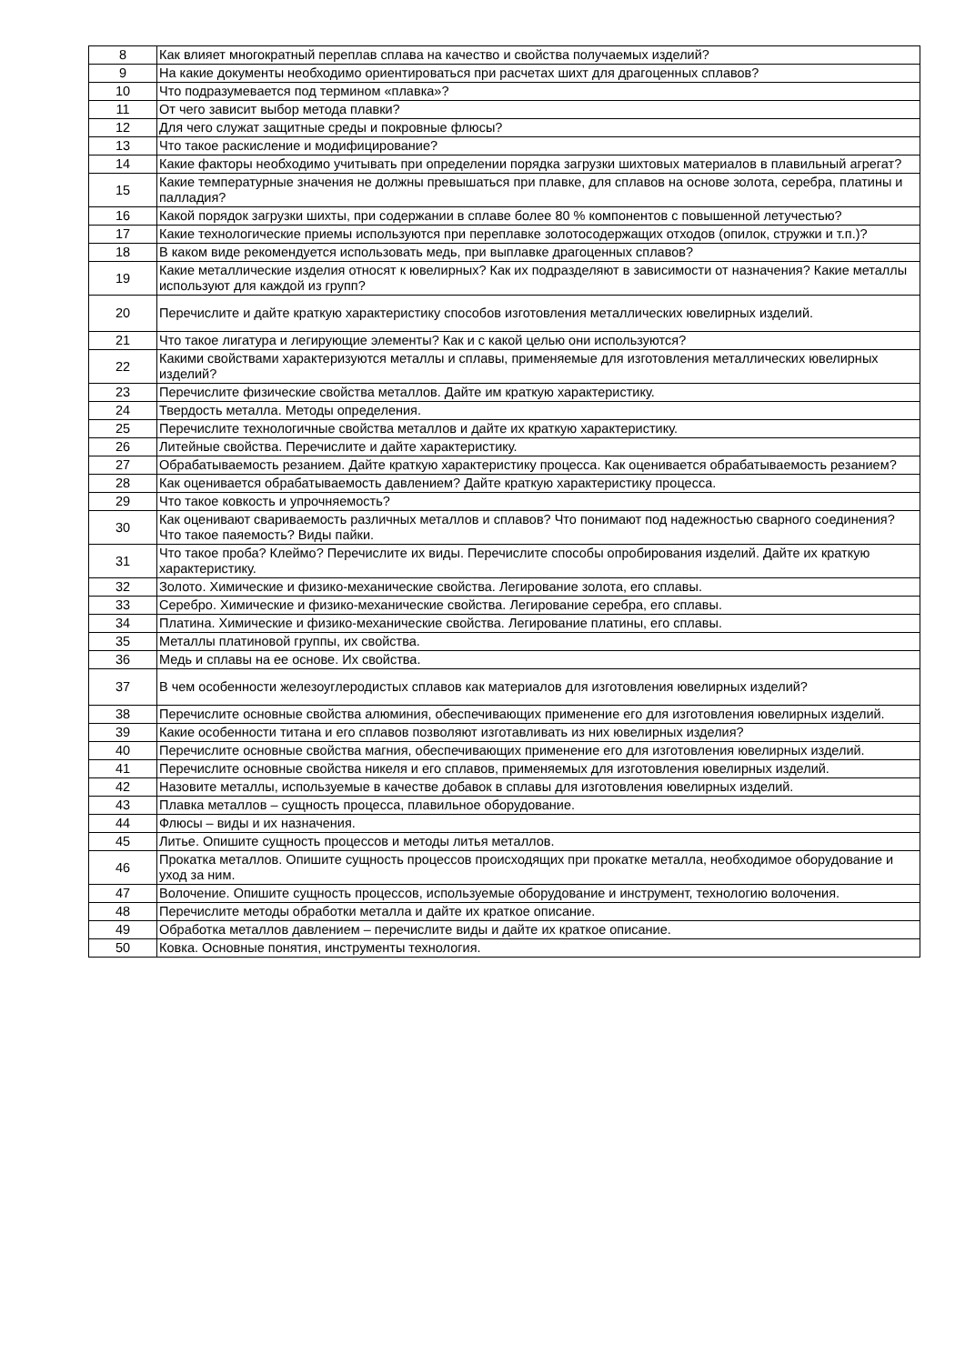| 8 | Как влияет многократный переплав сплава на качество и свойства получаемых изделий? |
| 9 | На какие документы необходимо ориентироваться при расчетах шихт для драгоценных сплавов? |
| 10 | Что подразумевается под термином «плавка»? |
| 11 | От чего зависит выбор метода плавки? |
| 12 | Для чего служат защитные среды и покровные флюсы? |
| 13 | Что такое раскисление и модифицирование? |
| 14 | Какие факторы необходимо учитывать при определении порядка загрузки шихтовых материалов в плавильный агрегат? |
| 15 | Какие температурные значения не должны превышаться при плавке, для сплавов на основе золота, серебра, платины и палладия? |
| 16 | Какой порядок загрузки шихты, при содержании в сплаве более 80 % компонентов с повышенной летучестью? |
| 17 | Какие технологические приемы используются при переплавке золотосодержащих отходов (опилок, стружки и т.п.)? |
| 18 | В каком виде рекомендуется использовать медь, при выплавке драгоценных сплавов? |
| 19 | Какие металлические изделия относят к ювелирных? Как их подразделяют в зависимости от назначения? Какие металлы используют для каждой из групп? |
| 20 | Перечислите и дайте краткую характеристику способов изготовления металлических ювелирных изделий. |
| 21 | Что такое лигатура и легирующие элементы? Как и с какой целью они используются? |
| 22 | Какими свойствами характеризуются металлы и сплавы, применяемые для изготовления металлических ювелирных изделий? |
| 23 | Перечислите физические свойства металлов. Дайте им краткую характеристику. |
| 24 | Твердость металла. Методы определения. |
| 25 | Перечислите технологичные свойства металлов и дайте их краткую характеристику. |
| 26 | Литейные свойства. Перечислите и дайте характеристику. |
| 27 | Обрабатываемость резанием. Дайте краткую характеристику процесса. Как оценивается обрабатываемость резанием? |
| 28 | Как оценивается обрабатываемость давлением? Дайте краткую характеристику процесса. |
| 29 | Что такое ковкость и упрочняемость? |
| 30 | Как оценивают свариваемость различных металлов и сплавов? Что понимают под надежностью сварного соединения? Что такое паяемость? Виды пайки. |
| 31 | Что такое проба? Клеймо? Перечислите их виды. Перечислите способы опробирования изделий. Дайте их краткую характеристику. |
| 32 | Золото. Химические и физико-механические свойства. Легирование золота, его сплавы. |
| 33 | Серебро. Химические и физико-механические свойства. Легирование серебра, его сплавы. |
| 34 | Платина. Химические и физико-механические свойства. Легирование платины, его сплавы. |
| 35 | Металлы платиновой группы, их свойства. |
| 36 | Медь и сплавы на ее основе. Их свойства. |
| 37 | В чем особенности железоуглеродистых сплавов как материалов для изготовления ювелирных изделий? |
| 38 | Перечислите основные свойства алюминия, обеспечивающих применение его для изготовления ювелирных изделий. |
| 39 | Какие особенности титана и его сплавов позволяют изготавливать из них ювелирных изделия? |
| 40 | Перечислите основные свойства магния, обеспечивающих применение его для изготовления ювелирных изделий. |
| 41 | Перечислите основные свойства никеля и его сплавов, применяемых для изготовления ювелирных изделий. |
| 42 | Назовите металлы, используемые в качестве добавок в сплавы для изготовления ювелирных изделий. |
| 43 | Плавка металлов – сущность процесса, плавильное оборудование. |
| 44 | Флюсы – виды и их назначения. |
| 45 | Литье. Опишите сущность процессов и методы литья металлов. |
| 46 | Прокатка металлов. Опишите сущность процессов происходящих при прокатке металла, необходимое оборудование и уход за ним. |
| 47 | Волочение. Опишите сущность процессов, используемые оборудование и инструмент, технологию волочения. |
| 48 | Перечислите методы обработки металла и дайте их краткое описание. |
| 49 | Обработка металлов давлением – перечислите виды и дайте их краткое описание. |
| 50 | Ковка. Основные понятия, инструменты технология. |